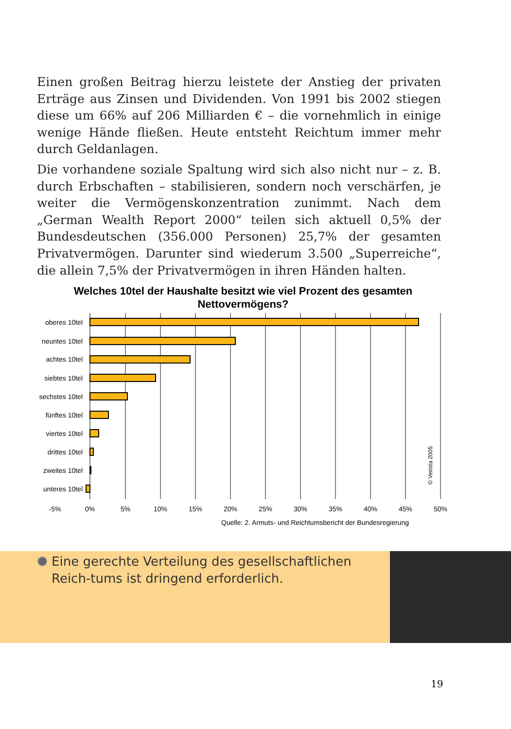Einen großen Beitrag hierzu leistete der Anstieg der privaten Erträge aus Zinsen und Dividenden. Von 1991 bis 2002 stiegen diese um 66% auf 206 Milliarden € – die vornehmlich in einige wenige Hände fließen. Heute entsteht Reichtum immer mehr durch Geldanlagen.
Die vorhandene soziale Spaltung wird sich also nicht nur – z. B. durch Erbschaften – stabilisieren, sondern noch verschärfen, je weiter die Vermögenskonzentration zunimmt. Nach dem „German Wealth Report 2000“ teilen sich aktuell 0,5% der Bundesdeutschen (356.000 Personen) 25,7% der gesamten Privatvermögen. Darunter sind wiederum 3.500 „Superreiche“, die allein 7,5% der Privatvermögen in ihren Händen halten.
Welches 10tel der Haushalte besitzt wie viel Prozent des gesamten Nettovermögens?
oberes 10tel
neuntes 10tel
achtes 10tel
siebtes 10tel
sechstes 10tel
fünftes 10tel
viertes 10tel
drittes 10tel
zweites 10tel
unteres 10tel
-5%
0%
5%
10%
15%
20%
25%
30%
35%
40%
45%
50%
© Verista 2005
Quelle: 2. Armuts- und Reichtumsbericht der Bundesregierung
Eine gerechte Verteilung des gesellschaftlichen Reich-tums ist dringend erforderlich.
19